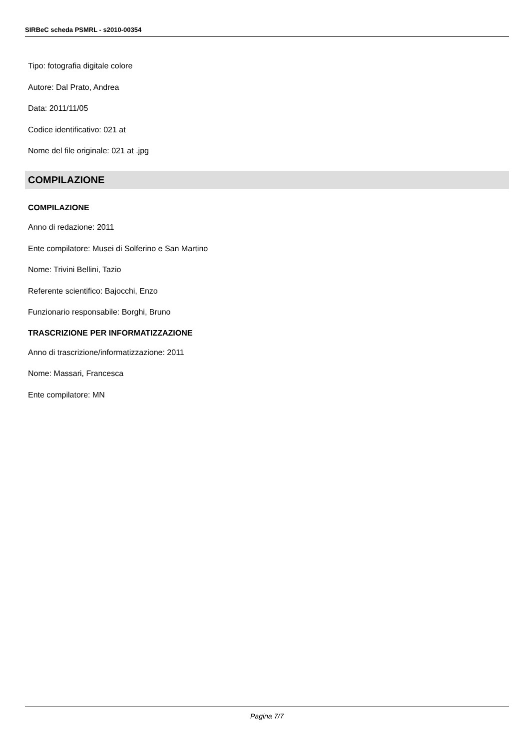SIRBeC scheda PSMRL - s2010-00354
Tipo: fotografia digitale colore
Autore: Dal Prato, Andrea
Data: 2011/11/05
Codice identificativo: 021 at
Nome del file originale: 021 at .jpg
COMPILAZIONE
COMPILAZIONE
Anno di redazione: 2011
Ente compilatore: Musei di Solferino e San Martino
Nome: Trivini Bellini, Tazio
Referente scientifico: Bajocchi, Enzo
Funzionario responsabile: Borghi, Bruno
TRASCRIZIONE PER INFORMATIZZAZIONE
Anno di trascrizione/informatizzazione: 2011
Nome: Massari, Francesca
Ente compilatore: MN
Pagina 7/7